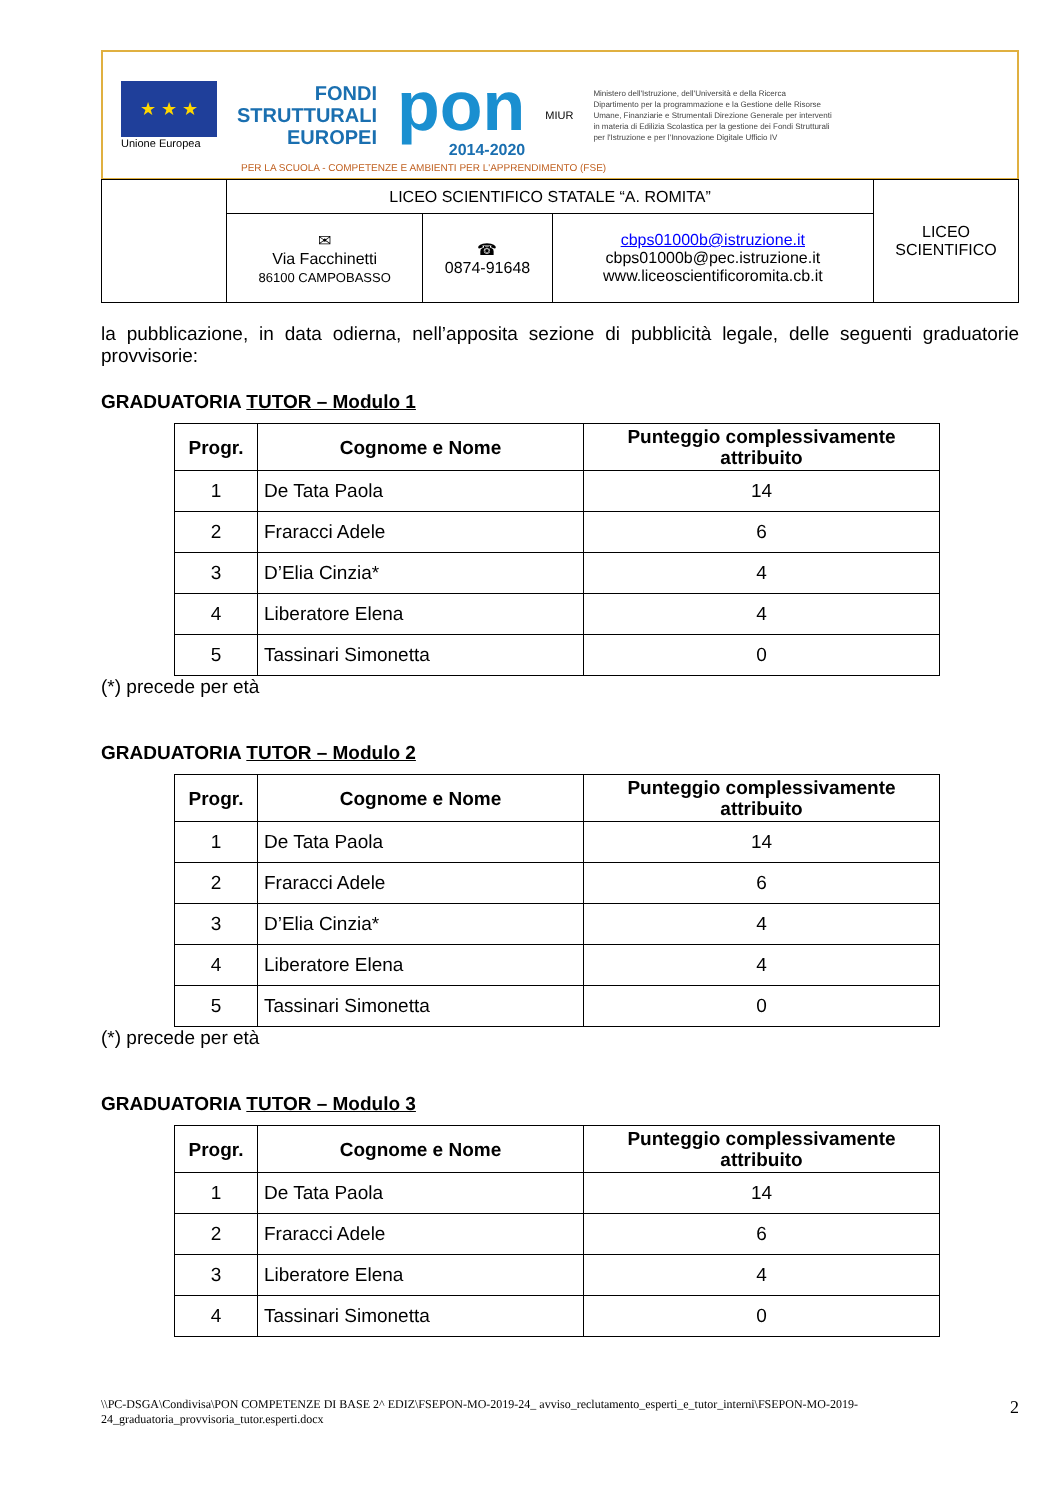★ ★ ★
Unione Europea
FONDI
STRUTTURALI
EUROPEI
pon
2014-2020
MIUR
Ministero dell'Istruzione, dell'Università e della Ricerca Dipartimento per la programmazione e la Gestione delle Risorse Umane, Finanziarie e Strumentali Direzione Generale per interventi in materia di Edilizia Scolastica per la gestione dei Fondi Strutturali per l'Istruzione e per l'Innovazione Digitale Ufficio IV
PER LA SCUOLA - COMPETENZE E AMBIENTI PER L'APPRENDIMENTO (FSE)
| | LICEO SCIENTIFICO STATALE “A. ROMITA” | | | LICEO SCIENTIFICO |
| | ✉ Via Facchinetti 86100 CAMPOBASSO | ☎ 0874-91648 | cbps01000b@istruzione.it cbps01000b@pec.istruzione.it www.liceoscientificoromita.cb.it | |
la pubblicazione, in data odierna, nell’apposita sezione di pubblicità legale, delle seguenti graduatorie provvisorie:
GRADUATORIA TUTOR – Modulo 1
| Progr. | Cognome e Nome | Punteggio complessivamente attribuito |
| --- | --- | --- |
| 1 | De Tata Paola | 14 |
| 2 | Fraracci Adele | 6 |
| 3 | D’Elia Cinzia* | 4 |
| 4 | Liberatore Elena | 4 |
| 5 | Tassinari Simonetta | 0 |
(*) precede per età
GRADUATORIA TUTOR – Modulo 2
| Progr. | Cognome e Nome | Punteggio complessivamente attribuito |
| --- | --- | --- |
| 1 | De Tata Paola | 14 |
| 2 | Fraracci Adele | 6 |
| 3 | D’Elia Cinzia* | 4 |
| 4 | Liberatore Elena | 4 |
| 5 | Tassinari Simonetta | 0 |
(*) precede per età
GRADUATORIA TUTOR – Modulo 3
| Progr. | Cognome e Nome | Punteggio complessivamente attribuito |
| --- | --- | --- |
| 1 | De Tata Paola | 14 |
| 2 | Fraracci Adele | 6 |
| 3 | Liberatore Elena | 4 |
| 4 | Tassinari Simonetta | 0 |
\\PC-DSGA\Condivisa\PON COMPETENZE DI BASE 2^ EDIZ\FSEPON-MO-2019-24_ avviso_reclutamento_esperti_e_tutor_interni\FSEPON-MO-2019-24_graduatoria_provvisoria_tutor.esperti.docx
2